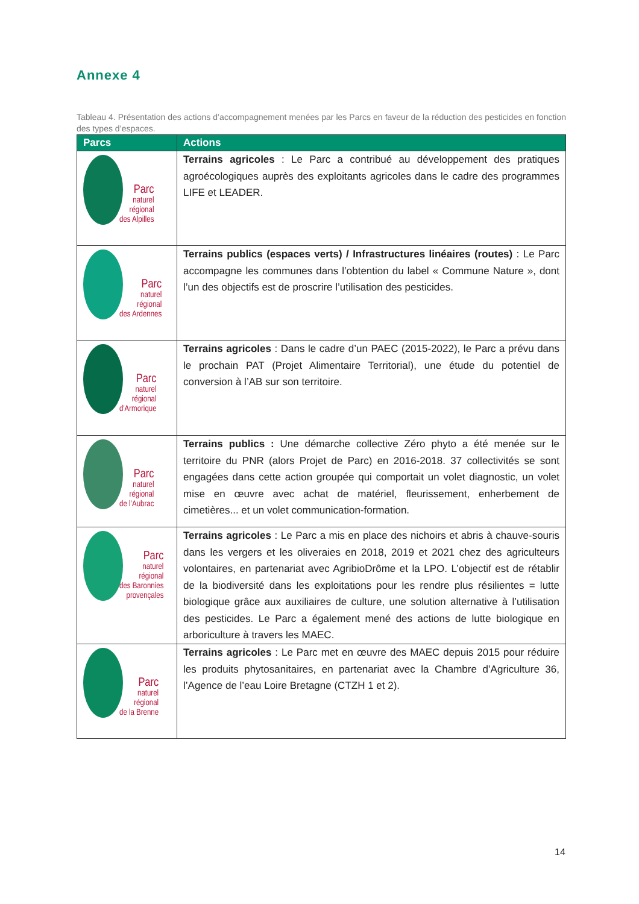Annexe 4
Tableau 4. Présentation des actions d’accompagnement menées par les Parcs en faveur de la réduction des pesticides en fonction des types d’espaces.
| Parcs | Actions |
| --- | --- |
| Parc naturel régional des Alpilles | Terrains agricoles : Le Parc a contribué au développement des pratiques agroécologiques auprès des exploitants agricoles dans le cadre des programmes LIFE et LEADER. |
| Parc naturel régional des Ardennes | Terrains publics (espaces verts) / Infrastructures linéaires (routes) : Le Parc accompagne les communes dans l’obtention du label « Commune Nature », dont l’un des objectifs est de proscrire l’utilisation des pesticides. |
| Parc naturel régional d'Armorique | Terrains agricoles : Dans le cadre d’un PAEC (2015-2022), le Parc a prévu dans le prochain PAT (Projet Alimentaire Territorial), une étude du potentiel de conversion à l’AB sur son territoire. |
| Parc naturel régional de l’Aubrac | Terrains publics : Une démarche collective Zéro phyto a été menée sur le territoire du PNR (alors Projet de Parc) en 2016-2018. 37 collectivités se sont engagées dans cette action groupée qui comportait un volet diagnostic, un volet mise en œuvre avec achat de matériel, fleurissement, enherbement de cimetières... et un volet communication-formation. |
| Parc naturel régional des Baronnies provençales | Terrains agricoles : Le Parc a mis en place des nichoirs et abris à chauve-souris dans les vergers et les oliveraies en 2018, 2019 et 2021 chez des agriculteurs volontaires, en partenariat avec AgribioDrôme et la LPO. L’objectif est de rétablir de la biodiversité dans les exploitations pour les rendre plus résilientes = lutte biologique grâce aux auxiliaires de culture, une solution alternative à l’utilisation des pesticides. Le Parc a également mené des actions de lutte biologique en arboriculture à travers les MAEC. |
| Parc naturel régional de la Brenne | Terrains agricoles : Le Parc met en œuvre des MAEC depuis 2015 pour réduire les produits phytosanitaires, en partenariat avec la Chambre d’Agriculture 36, l’Agence de l’eau Loire Bretagne (CTZH 1 et 2). |
14